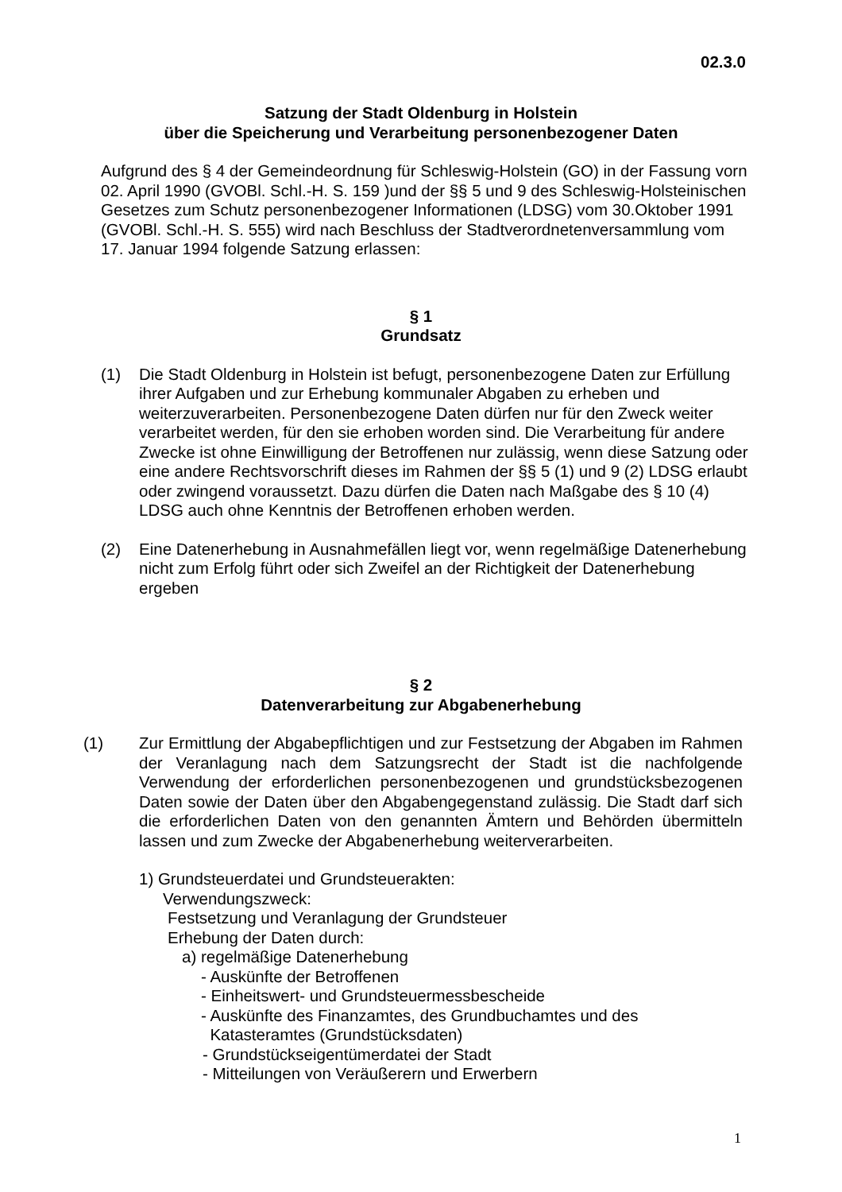02.3.0
Satzung der Stadt Oldenburg in Holstein
über die Speicherung und Verarbeitung personenbezogener Daten
Aufgrund des § 4 der Gemeindeordnung für Schleswig-Holstein (GO) in der Fassung vorn 02. April 1990 (GVOBl. Schl.-H. S. 159 )und der §§ 5 und 9 des Schleswig-Holsteinischen Gesetzes zum Schutz personenbezogener Informationen (LDSG) vom 30.Oktober 1991 (GVOBl. Schl.-H. S. 555) wird nach Beschluss der Stadtverordnetenversammlung vom 17. Januar 1994 folgende Satzung erlassen:
§ 1
Grundsatz
(1) Die Stadt Oldenburg in Holstein ist befugt, personenbezogene Daten zur Erfüllung ihrer Aufgaben und zur Erhebung kommunaler Abgaben zu erheben und weiterzuverarbeiten. Personenbezogene Daten dürfen nur für den Zweck weiter verarbeitet werden, für den sie erhoben worden sind. Die Verarbeitung für andere Zwecke ist ohne Einwilligung der Betroffenen nur zulässig, wenn diese Satzung oder eine andere Rechtsvorschrift dieses im Rahmen der §§ 5 (1) und 9 (2) LDSG erlaubt oder zwingend voraussetzt. Dazu dürfen die Daten nach Maßgabe des § 10 (4) LDSG auch ohne Kenntnis der Betroffenen erhoben werden.
(2) Eine Datenerhebung in Ausnahmefällen liegt vor, wenn regelmäßige Datenerhebung nicht zum Erfolg führt oder sich Zweifel an der Richtigkeit der Datenerhebung ergeben
§ 2
Datenverarbeitung zur Abgabenerhebung
(1) Zur Ermittlung der Abgabepflichtigen und zur Festsetzung der Abgaben im Rahmen der Veranlagung nach dem Satzungsrecht der Stadt ist die nachfolgende Verwendung der erforderlichen personenbezogenen und grundstücksbezogenen Daten sowie der Daten über den Abgabengegenstand zulässig. Die Stadt darf sich die erforderlichen Daten von den genannten Ämtern und Behörden übermitteln lassen und zum Zwecke der Abgabenerhebung weiterverarbeiten.
1) Grundsteuerdatei und Grundsteuerakten:
Verwendungszweck:
Festsetzung und Veranlagung der Grundsteuer
Erhebung der Daten durch:
a) regelmäßige Datenerhebung
- Auskünfte der Betroffenen
- Einheitswert- und Grundsteuermessbescheide
- Auskünfte des Finanzamtes, des Grundbuchamtes und des
Katasteramtes (Grundstücksdaten)
- Grundstückseigentümerdatei der Stadt
- Mitteilungen von Veräußerern und Erwerbern
1